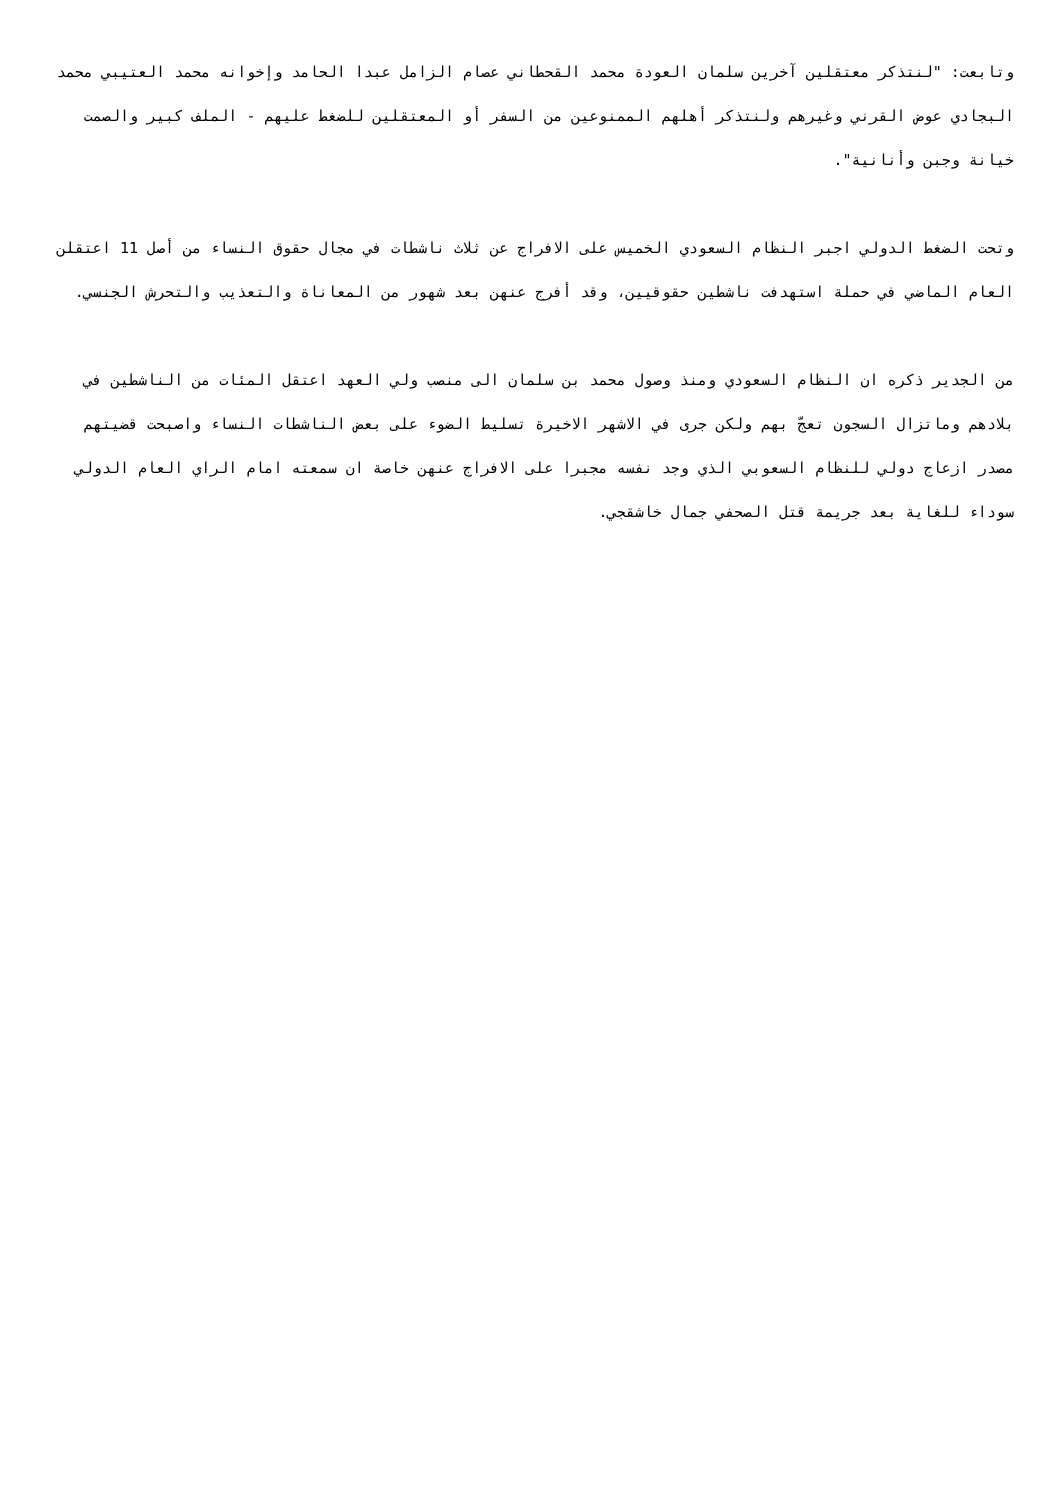وتابعت: "لنتذكر معتقلين آخرين سلمان العودة محمد القحطاني عصام الزامل عبدا الحامد وإخوانه محمد العتيبي محمد البجادي عوض القرني وغيرهم ولنتذكر أهلهم الممنوعين من السفر أو المعتقلين للضغط عليهم - الملف كبير والصمت خيانة وجبن وأنانية".
وتحت الضغط الدولي اجبر النظام السعودي الخميس على الافراج عن ثلاث ناشطات في مجال حقوق النساء من أصل 11 اعتقلن العام الماضي في حملة استهدفت ناشطين حقوقيين، وقد أفرج عنهن بعد شهور من المعاناة والتعذيب والتحرش الجنسي.
من الجدير ذكره ان النظام السعودي ومنذ وصول محمد بن سلمان الى منصب ولي العهد اعتقل المئات من الناشطين في بلادهم وماتزال السجون تعجّ بهم ولكن جرى في الاشهر الاخيرة تسليط الضوء على بعض الناشطات النساء واصبحت قضيتهم مصدر ازعاج دولي للنظام السعوبي الذي وجد نفسه مجبرا على الافراج عنهن خاصة ان سمعته امام الراي العام الدولي سوداء للغاية بعد جريمة قتل الصحفي جمال خاشقجي.